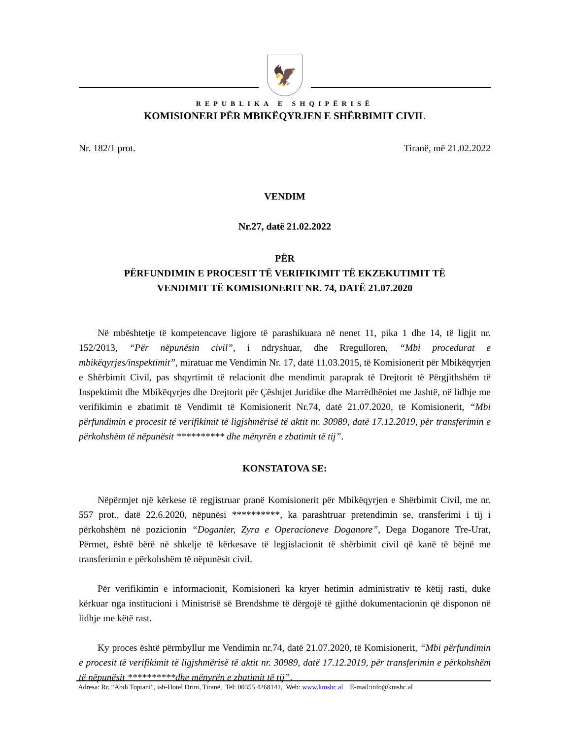🦅
REPUBLIKA E SHQIPËRISË
KOMISIONERI PËR MBIKËQYRJEN E SHËRBIMIT CIVIL
Nr. 182/1 prot. Tiranë, më 21.02.2022
VENDIM
Nr.27, datë 21.02.2022
PËR
PËRFUNDIMIN E PROCESIT TË VERIFIKIMIT TË EKZEKUTIMIT TË
VENDIMIT TË KOMISIONERIT NR. 74, DATË 21.07.2020
Në mbështetje të kompetencave ligjore të parashikuara në nenet 11, pika 1 dhe 14, të ligjit nr. 152/2013, “Për nëpunësin civil”, i ndryshuar, dhe Rregulloren, “Mbi procedurat e mbikëqyrjes/inspektimit”, miratuar me Vendimin Nr. 17, datë 11.03.2015, të Komisionerit për Mbikëqyrjen e Shërbimit Civil, pas shqyrtimit të relacionit dhe mendimit paraprak të Drejtorit të Përgjithshëm të Inspektimit dhe Mbikëqyrjes dhe Drejtorit për Çështjet Juridike dhe Marrëdhëniet me Jashtë, në lidhje me verifikimin e zbatimit të Vendimit të Komisionerit Nr.74, datë 21.07.2020, të Komisionerit, “Mbi përfundimin e procesit të verifikimit të ligjshmërisë të aktit nr. 30989, datë 17.12.2019, për transferimin e përkohshëm të nëpunësit ********** dhe mënyrën e zbatimit të tij”.
KONSTATOVA SE:
Nëpërmjet një kërkese të regjistruar pranë Komisionerit për Mbikëqyrjen e Shërbimit Civil, me nr. 557 prot., datë 22.6.2020, nëpunësi **********, ka parashtruar pretendimin se, transferimi i tij i përkohshëm në pozicionin “Doganier, Zyra e Operacioneve Doganore”, Dega Doganore Tre-Urat, Përmet, është bërë në shkelje të kërkesave të legjislacionit të shërbimit civil që kanë të bëjnë me transferimin e përkohshëm të nëpunësit civil.
Për verifikimin e informacionit, Komisioneri ka kryer hetimin administrativ të këtij rasti, duke kërkuar nga institucioni i Ministrisë së Brendshme të dërgojë të gjithë dokumentacionin që disponon në lidhje me këtë rast.
Ky proces është përmbyllur me Vendimin nr.74, datë 21.07.2020, të Komisionerit, “Mbi përfundimin e procesit të verifikimit të ligjshmërisë të aktit nr. 30989, datë 17.12.2019, për transferimin e përkohshëm të nëpunësit **********dhe mënyrën e zbatimit të tij”.
Adresa: Rr. “Abdi Toptani”, ish-Hotel Drini, Tiranë, Tel: 00355 4268141, Web: www.kmshc.al E-mail:info@kmshc.al